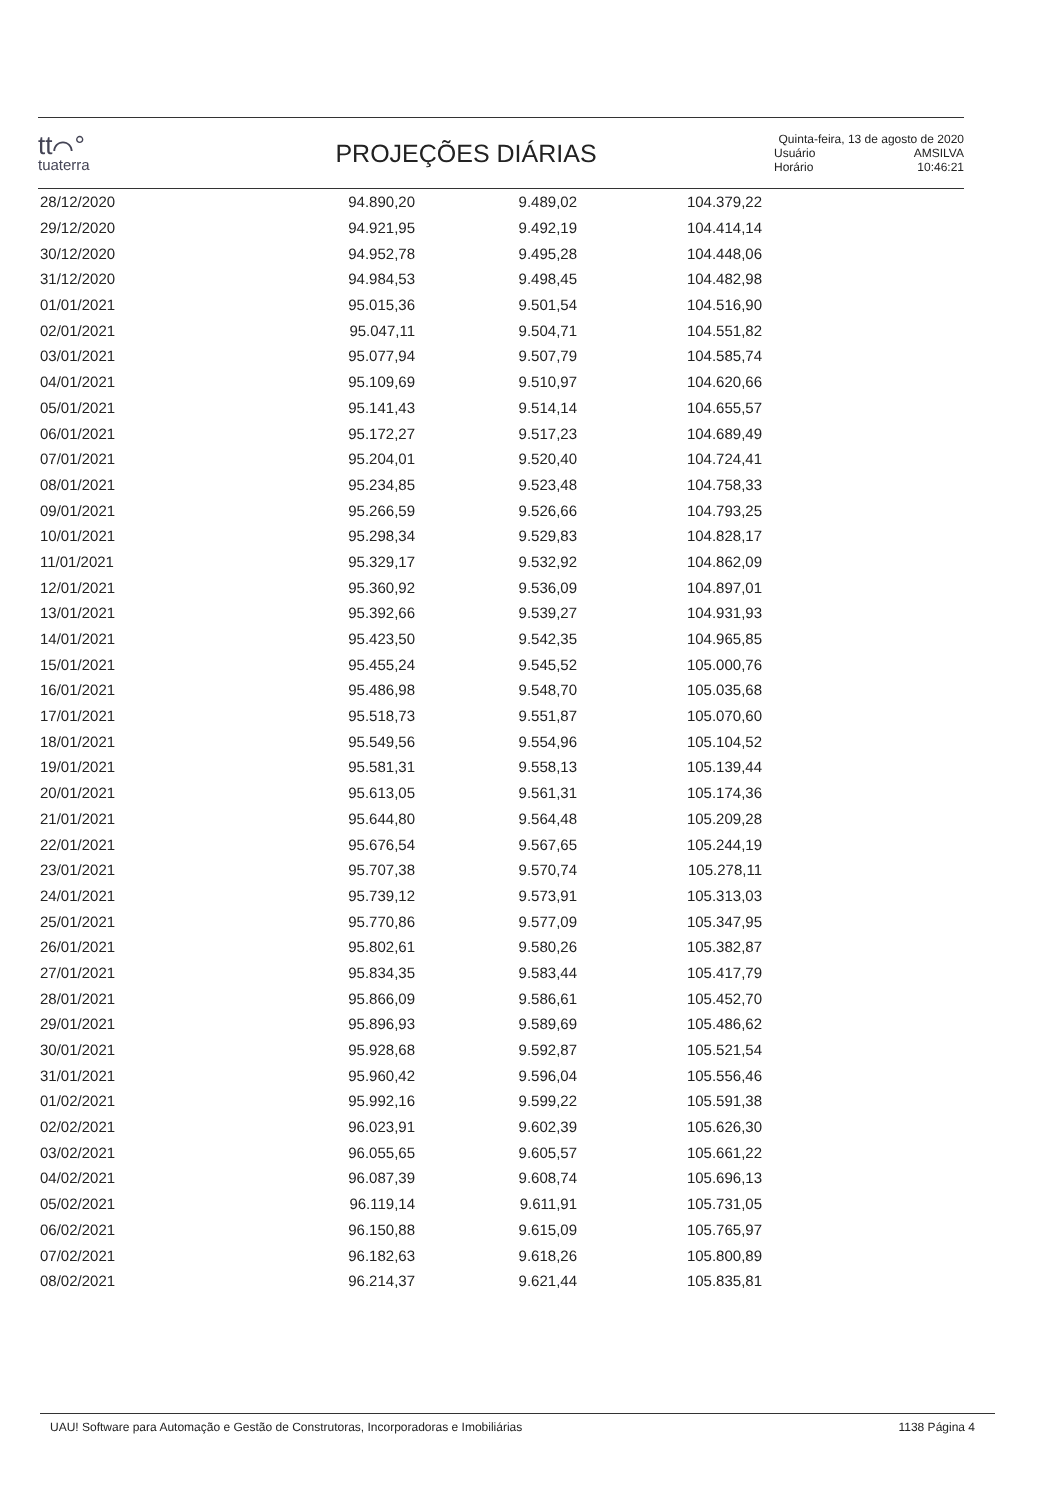tt⌒°
tuaterra
PROJEÇÕES DIÁRIAS
Quinta-feira, 13 de agosto de 2020
| Usuário | AMSILVA |
| Horário | 10:46:21 |
| 28/12/2020 | 94.890,20 | 9.489,02 | 104.379,22 |
| 29/12/2020 | 94.921,95 | 9.492,19 | 104.414,14 |
| 30/12/2020 | 94.952,78 | 9.495,28 | 104.448,06 |
| 31/12/2020 | 94.984,53 | 9.498,45 | 104.482,98 |
| 01/01/2021 | 95.015,36 | 9.501,54 | 104.516,90 |
| 02/01/2021 | 95.047,11 | 9.504,71 | 104.551,82 |
| 03/01/2021 | 95.077,94 | 9.507,79 | 104.585,74 |
| 04/01/2021 | 95.109,69 | 9.510,97 | 104.620,66 |
| 05/01/2021 | 95.141,43 | 9.514,14 | 104.655,57 |
| 06/01/2021 | 95.172,27 | 9.517,23 | 104.689,49 |
| 07/01/2021 | 95.204,01 | 9.520,40 | 104.724,41 |
| 08/01/2021 | 95.234,85 | 9.523,48 | 104.758,33 |
| 09/01/2021 | 95.266,59 | 9.526,66 | 104.793,25 |
| 10/01/2021 | 95.298,34 | 9.529,83 | 104.828,17 |
| 11/01/2021 | 95.329,17 | 9.532,92 | 104.862,09 |
| 12/01/2021 | 95.360,92 | 9.536,09 | 104.897,01 |
| 13/01/2021 | 95.392,66 | 9.539,27 | 104.931,93 |
| 14/01/2021 | 95.423,50 | 9.542,35 | 104.965,85 |
| 15/01/2021 | 95.455,24 | 9.545,52 | 105.000,76 |
| 16/01/2021 | 95.486,98 | 9.548,70 | 105.035,68 |
| 17/01/2021 | 95.518,73 | 9.551,87 | 105.070,60 |
| 18/01/2021 | 95.549,56 | 9.554,96 | 105.104,52 |
| 19/01/2021 | 95.581,31 | 9.558,13 | 105.139,44 |
| 20/01/2021 | 95.613,05 | 9.561,31 | 105.174,36 |
| 21/01/2021 | 95.644,80 | 9.564,48 | 105.209,28 |
| 22/01/2021 | 95.676,54 | 9.567,65 | 105.244,19 |
| 23/01/2021 | 95.707,38 | 9.570,74 | 105.278,11 |
| 24/01/2021 | 95.739,12 | 9.573,91 | 105.313,03 |
| 25/01/2021 | 95.770,86 | 9.577,09 | 105.347,95 |
| 26/01/2021 | 95.802,61 | 9.580,26 | 105.382,87 |
| 27/01/2021 | 95.834,35 | 9.583,44 | 105.417,79 |
| 28/01/2021 | 95.866,09 | 9.586,61 | 105.452,70 |
| 29/01/2021 | 95.896,93 | 9.589,69 | 105.486,62 |
| 30/01/2021 | 95.928,68 | 9.592,87 | 105.521,54 |
| 31/01/2021 | 95.960,42 | 9.596,04 | 105.556,46 |
| 01/02/2021 | 95.992,16 | 9.599,22 | 105.591,38 |
| 02/02/2021 | 96.023,91 | 9.602,39 | 105.626,30 |
| 03/02/2021 | 96.055,65 | 9.605,57 | 105.661,22 |
| 04/02/2021 | 96.087,39 | 9.608,74 | 105.696,13 |
| 05/02/2021 | 96.119,14 | 9.611,91 | 105.731,05 |
| 06/02/2021 | 96.150,88 | 9.615,09 | 105.765,97 |
| 07/02/2021 | 96.182,63 | 9.618,26 | 105.800,89 |
| 08/02/2021 | 96.214,37 | 9.621,44 | 105.835,81 |
UAU! Software para Automação e Gestão de Construtoras, Incorporadoras e Imobiliárias 1138 Página 4